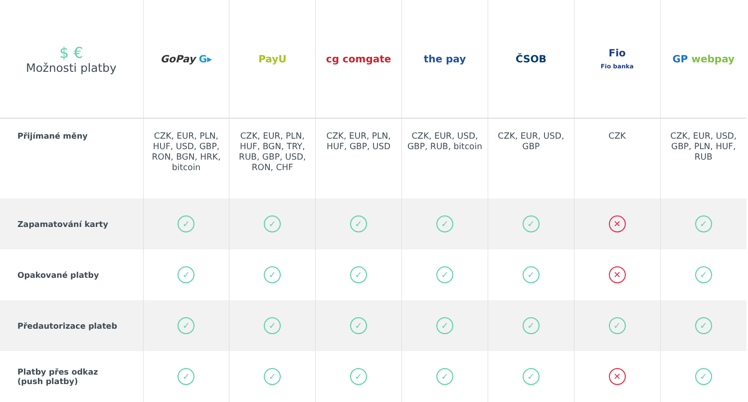| $ € Možnosti platby | GoPay G▸ | PayU | cg comgate | the pay | ČSOB | Fio Fio banka | GP webpay |
| --- | --- | --- | --- | --- | --- | --- | --- |
| Přijímané měny | CZK, EUR, PLN, HUF, USD, GBP, RON, BGN, HRK, bitcoin | CZK, EUR, PLN, HUF, BGN, TRY, RUB, GBP, USD, RON, CHF | CZK, EUR, PLN, HUF, GBP, USD | CZK, EUR, USD, GBP, RUB, bitcoin | CZK, EUR, USD, GBP | CZK | CZK, EUR, USD, GBP, PLN, HUF, RUB |
| Zapamatování karty | ✓ | ✓ | ✓ | ✓ | ✓ | ✕ | ✓ |
| Opakované platby | ✓ | ✓ | ✓ | ✓ | ✓ | ✕ | ✓ |
| Předautorizace plateb | ✓ | ✓ | ✓ | ✓ | ✓ | ✓ | ✓ |
| Platby přes odkaz (push platby) | ✓ | ✓ | ✓ | ✓ | ✓ | ✕ | ✓ |